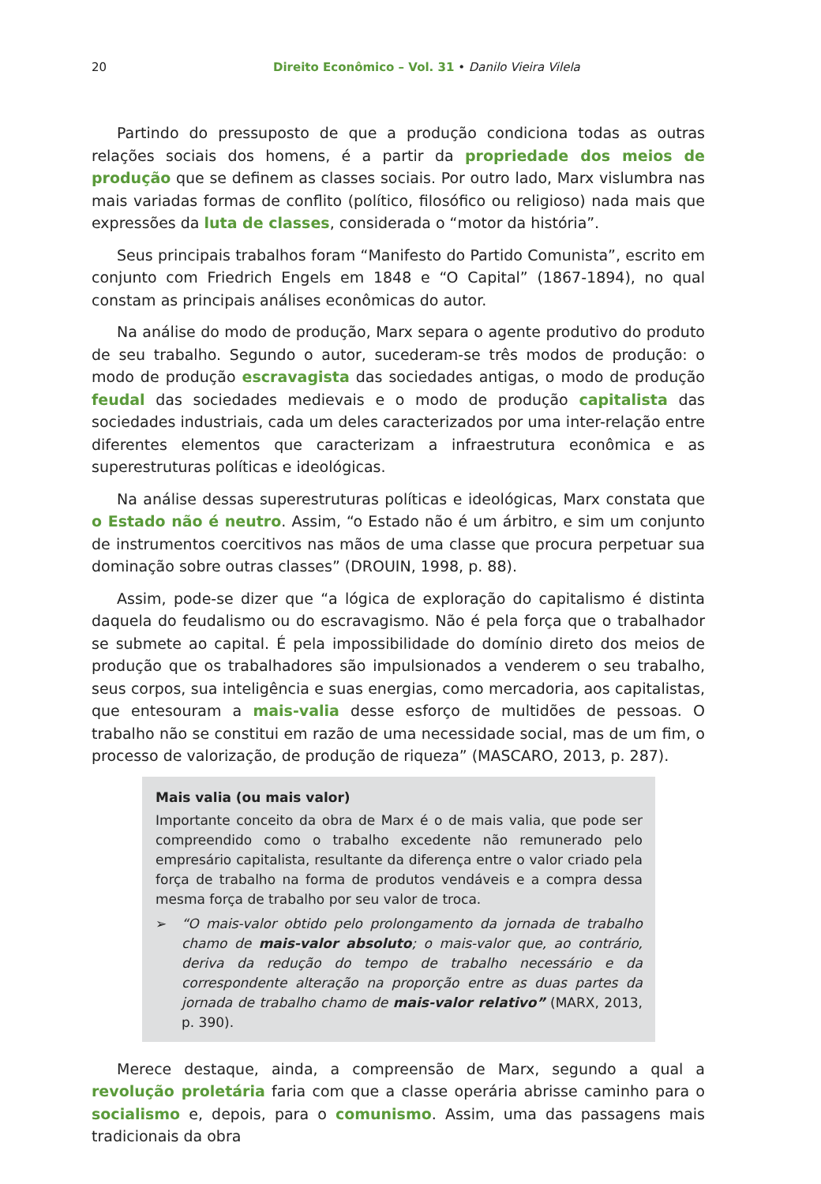20 Direito Econômico – Vol. 31 • Danilo Vieira Vilela
Partindo do pressuposto de que a produção condiciona todas as outras relações sociais dos homens, é a partir da propriedade dos meios de produção que se definem as classes sociais. Por outro lado, Marx vislumbra nas mais variadas formas de conflito (político, filosófico ou religioso) nada mais que expressões da luta de classes, considerada o “motor da história”.
Seus principais trabalhos foram “Manifesto do Partido Comunista”, escrito em conjunto com Friedrich Engels em 1848 e “O Capital” (1867-1894), no qual constam as principais análises econômicas do autor.
Na análise do modo de produção, Marx separa o agente produtivo do produto de seu trabalho. Segundo o autor, sucederam-se três modos de produção: o modo de produção escravagista das sociedades antigas, o modo de produção feudal das sociedades medievais e o modo de produção capitalista das sociedades industriais, cada um deles caracterizados por uma inter-relação entre diferentes elementos que caracterizam a infraestrutura econômica e as superestruturas políticas e ideológicas.
Na análise dessas superestruturas políticas e ideológicas, Marx constata que o Estado não é neutro. Assim, “o Estado não é um árbitro, e sim um conjunto de instrumentos coercitivos nas mãos de uma classe que procura perpetuar sua dominação sobre outras classes” (DROUIN, 1998, p. 88).
Assim, pode-se dizer que “a lógica de exploração do capitalismo é distinta daquela do feudalismo ou do escravagismo. Não é pela força que o trabalhador se submete ao capital. É pela impossibilidade do domínio direto dos meios de produção que os trabalhadores são impulsionados a venderem o seu trabalho, seus corpos, sua inteligência e suas energias, como mercadoria, aos capitalistas, que entesouram a mais-valia desse esforço de multidões de pessoas. O trabalho não se constitui em razão de uma necessidade social, mas de um fim, o processo de valorização, de produção de riqueza” (MASCARO, 2013, p. 287).
Mais valia (ou mais valor)
Importante conceito da obra de Marx é o de mais valia, que pode ser compreendido como o trabalho excedente não remunerado pelo empresário capitalista, resultante da diferença entre o valor criado pela força de trabalho na forma de produtos vendáveis e a compra dessa mesma força de trabalho por seu valor de troca.
➢ “O mais-valor obtido pelo prolongamento da jornada de trabalho chamo de mais-valor absoluto; o mais-valor que, ao contrário, deriva da redução do tempo de trabalho necessário e da correspondente alteração na proporção entre as duas partes da jornada de trabalho chamo de mais-valor relativo” (MARX, 2013, p. 390).
Merece destaque, ainda, a compreensão de Marx, segundo a qual a revolução proletária faria com que a classe operária abrisse caminho para o socialismo e, depois, para o comunismo. Assim, uma das passagens mais tradicionais da obra